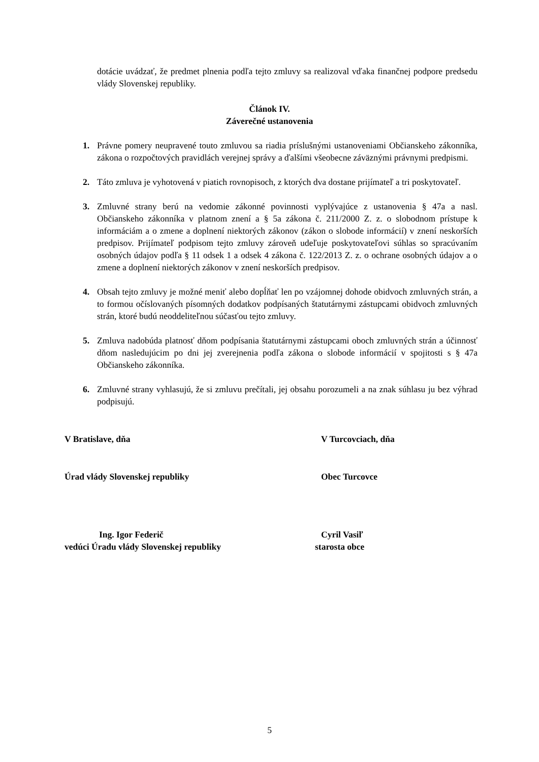dotácie uvádzať, že predmet plnenia podľa tejto zmluvy sa realizoval vďaka finančnej podpore predsedu vlády Slovenskej republiky.
Článok IV.
Záverečné ustanovenia
1. Právne pomery neupravené touto zmluvou sa riadia príslušnými ustanoveniami Občianskeho zákonníka, zákona o rozpočtových pravidlách verejnej správy a ďalšími všeobecne záväznými právnymi predpismi.
2. Táto zmluva je vyhotovená v piatich rovnopisoch, z ktorých dva dostane prijímateľ a tri poskytovateľ.
3. Zmluvné strany berú na vedomie zákonné povinnosti vyplývajúce z ustanovenia § 47a a nasl. Občianskeho zákonníka v platnom znení a § 5a zákona č. 211/2000 Z. z. o slobodnom prístupe k informáciám a o zmene a doplnení niektorých zákonov (zákon o slobode informácií) v znení neskorších predpisov. Prijímateľ podpisom tejto zmluvy zároveň udeľuje poskytovateľovi súhlas so spracúvaním osobných údajov podľa § 11 odsek 1 a odsek 4 zákona č. 122/2013 Z. z. o ochrane osobných údajov a o zmene a doplnení niektorých zákonov v znení neskorších predpisov.
4. Obsah tejto zmluvy je možné meniť alebo dopĺňať len po vzájomnej dohode obidvoch zmluvných strán, a to formou očíslovaných písomných dodatkov podpísaných štatutárnymi zástupcami obidvoch zmluvných strán, ktoré budú neoddeliteľnou súčasťou tejto zmluvy.
5. Zmluva nadobúda platnosť dňom podpísania štatutárnymi zástupcami oboch zmluvných strán a účinnosť dňom nasledujúcim po dni jej zverejnenia podľa zákona o slobode informácií v spojitosti s § 47a Občianskeho zákonníka.
6. Zmluvné strany vyhlasujú, že si zmluvu prečítali, jej obsahu porozumeli a na znak súhlasu ju bez výhrad podpisujú.
V Bratislave, dňa V Turcovciach, dňa
Úrad vlády Slovenskej republiky Obec Turcovce
Ing. Igor Federič Cyril Vasiľ
vedúci Úradu vlády Slovenskej republiky starosta obce
5